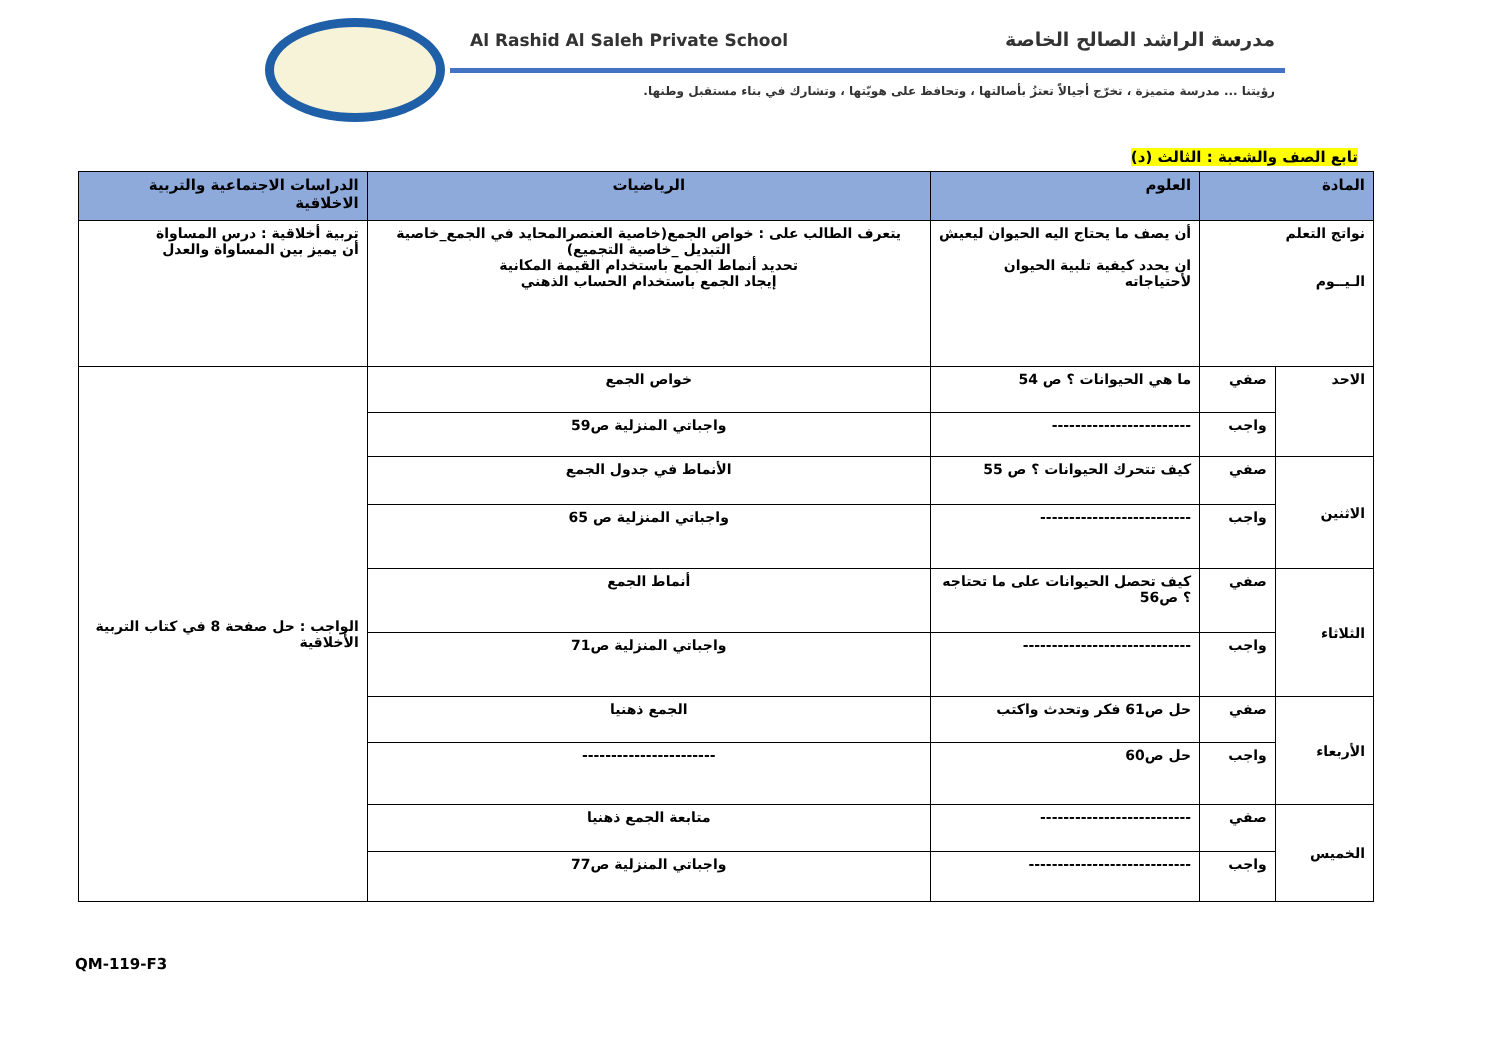Al Rashid Al Saleh Private School
مدرسة الراشد الصالح الخاصة
رؤيتنا ... مدرسة متميزة ، تخرّج أجيالاً تعتزُ بأصالتها ، وتحافظ على هويّتها ، وتشارك في بناء مستقبل وطنها.
تابع الصف والشعبة : الثالث (د)
| المادة | | العلوم | الرياضيات | الدراسات الاجتماعية والتربية الاخلاقية |
| --- | --- | --- | --- | --- |
| نواتج التعلم الـيــوم | | أن يصف ما يحتاج اليه الحيوان ليعيش ان يحدد كيفية تلبية الحيوان لأحتياجاته | يتعرف الطالب على : خواص الجمع(خاصية العنصرالمحايد في الجمع_خاصية التبديل _خاصية التجميع) تحديد أنماط الجمع باستخدام القيمة المكانية إيجاد الجمع باستخدام الحساب الذهني | تربية أخلاقية : درس المساواة أن يميز بين المساواة والعدل |
| الاحد | صفي | ما هي الحيوانات ؟ ص 54 | خواص الجمع | الواجب : حل صفحة 8 في كتاب التربية الأخلاقية |
| | واجب | ------------------------ | واجباتي المنزلية ص59 | |
| الاثنين | صفي | كيف تتحرك الحيوانات ؟ ص 55 | الأنماط في جدول الجمع | |
| | واجب | -------------------------- | واجباتي المنزلية ص 65 | |
| الثلاثاء | صفي | كيف تحصل الحيوانات على ما تحتاجه ؟ ص56 | أنماط الجمع | |
| | واجب | ----------------------------- | واجباتي المنزلية ص71 | |
| الأربعاء | صفي | حل ص61 فكر وتحدث واكتب | الجمع ذهنيا | |
| | واجب | حل ص60 | ----------------------- | |
| الخميس | صفي | -------------------------- | متابعة الجمع ذهنيا | |
| | واجب | ---------------------------- | واجباتي المنزلية ص77 | |
QM-119-F3